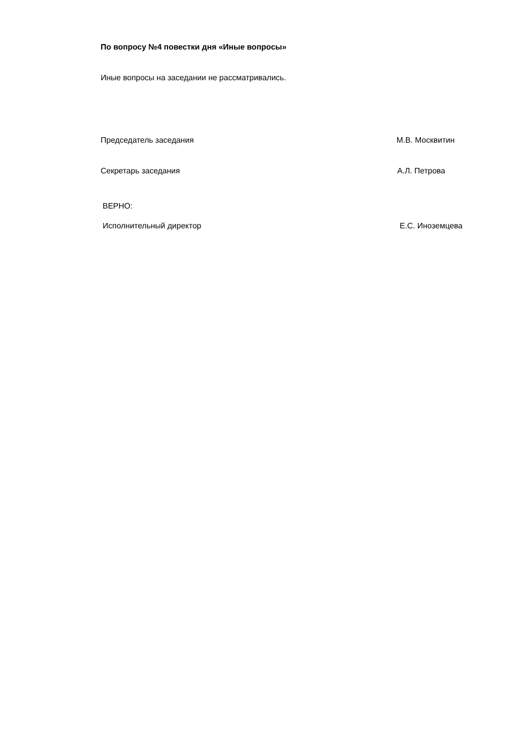По вопросу №4 повестки дня «Иные вопросы»
Иные вопросы на заседании не рассматривались.
Председатель заседания М.В. Москвитин
Секретарь заседания А.Л. Петрова
ВЕРНО:
Исполнительный директор Е.С. Иноземцева